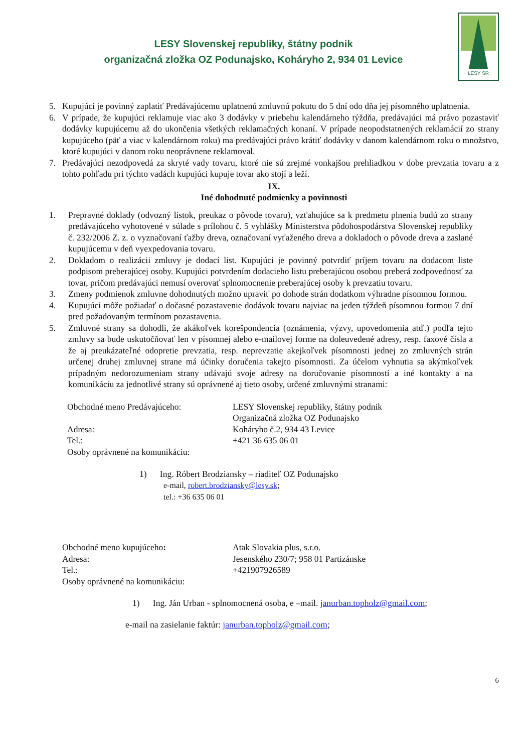LESY Slovenskej republiky, štátny podnik
organizačná zložka OZ Podunajsko, Koháryho 2, 934 01 Levice
LESY SR
5. Kupujúci je povinný zaplatiť Predávajúcemu uplatnenú zmluvnú pokutu do 5 dní odo dňa jej písomného uplatnenia.
6. V prípade, že kupujúci reklamuje viac ako 3 dodávky v priebehu kalendárneho týždňa, predávajúci má právo pozastaviť dodávky kupujúcemu až do ukončenia všetkých reklamačných konaní. V prípade neopodstatnených reklamácií zo strany kupujúceho (päť a viac v kalendárnom roku) ma predávajúci právo krátiť dodávky v danom kalendárnom roku o množstvo, ktoré kupujúci v danom roku neoprávnene reklamoval.
7. Predávajúci nezodpovedá za skryté vady tovaru, ktoré nie sú zrejmé vonkajšou prehliadkou v dobe prevzatia tovaru a z tohto pohľadu pri týchto vadách kupujúci kupuje tovar ako stojí a leží.
IX.
Iné dohodnuté podmienky a povinnosti
1. Prepravné doklady (odvozný lístok, preukaz o pôvode tovaru), vzťahujúce sa k predmetu plnenia budú zo strany predávajúceho vyhotovené v súlade s prílohou č. 5 vyhlášky Ministerstva pôdohospodárstva Slovenskej republiky č. 232/2006 Z. z. o vyznačovaní ťažby dreva, označovaní vyťaženého dreva a dokladoch o pôvode dreva a zaslané kupujúcemu v deň vyexpedovania tovaru.
2. Dokladom o realizácii zmluvy je dodací list. Kupujúci je povinný potvrdiť príjem tovaru na dodacom liste podpisom preberajúcej osoby. Kupujúci potvrdením dodacieho listu preberajúcou osobou preberá zodpovednosť za tovar, pričom predávajúci nemusí overovať splnomocnenie preberajúcej osoby k prevzatiu tovaru.
3. Zmeny podmienok zmluvne dohodnutých možno upraviť po dohode strán dodatkom výhradne písomnou formou.
4. Kupujúci môže požiadať o dočasné pozastavenie dodávok tovaru najviac na jeden týždeň písomnou formou 7 dní pred požadovaným termínom pozastavenia.
5. Zmluvné strany sa dohodli, že akákoľvek korešpondencia (oznámenia, výzvy, upovedomenia atď.) podľa tejto zmluvy sa bude uskutočňovať len v písomnej alebo e-mailovej forme na doleuvedené adresy, resp. faxové čísla a že aj preukázateľné odopretie prevzatia, resp. neprevzatie akejkoľvek písomnosti jednej zo zmluvných strán určenej druhej zmluvnej strane má účinky doručenia takejto písomnosti. Za účelom vyhnutia sa akýmkoľvek prípadným nedorozumeniam strany udávajú svoje adresy na doručovanie písomností a iné kontakty a na komunikáciu za jednotlivé strany sú oprávnené aj tieto osoby, určené zmluvnými stranami:
Obchodné meno Predávajúceho: LESY Slovenskej republiky, štátny podnik
Organizačná zložka OZ Podunajsko
Adresa: Koháryho č.2, 934 43 Levice
Tel.: +421 36 635 06 01
Osoby oprávnené na komunikáciu:
1) Ing. Róbert Brodziansky – riaditeľ OZ Podunajsko
e-mail, robert.brodziansky@lesy.sk;
tel.: +36 635 06 01
Obchodné meno kupujúceho: Atak Slovakia plus, s.r.o.
Adresa: Jesenského 230/7; 958 01 Partizánske
Tel.: +421907926589
Osoby oprávnené na komunikáciu:
1) Ing. Ján Urban - splnomocnená osoba, e –mail. janurban.topholz@gmail.com;
e-mail na zasielanie faktúr: janurban.topholz@gmail.com;
6